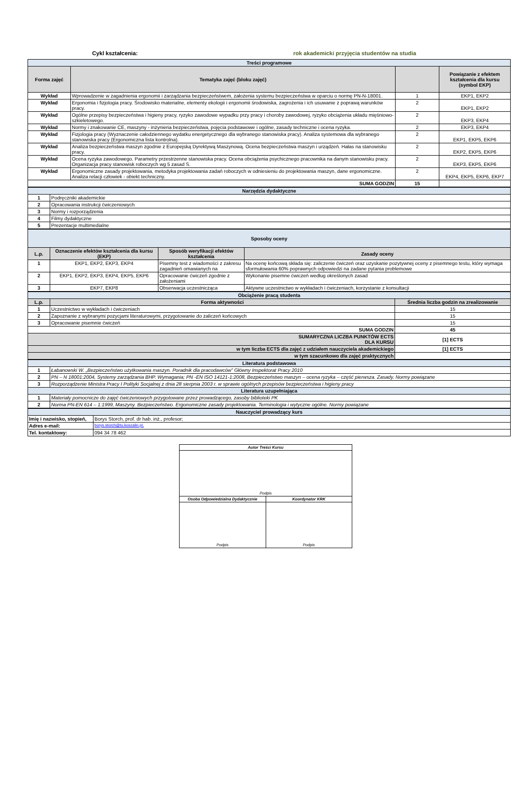Cykl kształcenia: rok akademicki przyjęcia studentów na studia
| Treści programowe | | | |
| Forma zajęć | Tematyka zajęć (bloku zajęć) | | Powiązanie z efektem kształcenia dla kursu (symbol EKP) |
| Wykład | Wprowadzenie w zagadnienia ergonomii i zarządzania bezpieczeństwem, założenia systemu bezpieczeństwa w oparciu o normę PN-N-18001. | 1 | EKP1, EKP2 |
| Wykład | Ergonomia i fizjologia pracy. Środowisko materialne, elementy ekologii i ergonomii środowiska, zagrożenia i ich usuwanie z poprawą warunków pracy. | 2 | EKP1, EKP2 |
| Wykład | Ogólne przepisy bezpieczeństwa i higieny pracy, ryzyko zawodowe wypadku przy pracy i choroby zawodowej, ryzyko obciążenia układu mięśniowo-szkieletowego. | 2 | EKP3, EKP4 |
| Wykład | Normy i znakowanie CE, maszyny - inżynieria bezpieczeństwa, pojęcia podstawowe i ogólne, zasady techniczne i ocena ryzyka. | 2 | EKP3, EKP4 |
| Wykład | Fizjologia pracy (Wyznaczenie całodziennego wydatku energetycznego dla wybranego stanowiska pracy). Analiza systemowa dla wybranego stanowiska pracy (Ergonomiczna lista kontrolna). | 2 | EKP1, EKP5, EKP6 |
| Wykład | Analiza bezpieczeństwa maszyn zgodnie z Europejską Dyrektywą Maszynową. Ocena bezpieczeństwa maszyn i urządzeń. Hałas na stanowisku pracy. | 2 | EKP2, EKP5, EKP6 |
| Wykład | Ocena ryzyka zawodowego. Parametry przestrzenne stanowiska pracy. Ocena obciążenia psychicznego pracownika na danym stanowisku pracy. Organizacja pracy stanowisk roboczych wg 5 zasad S. | 2 | EKP3, EKP5, EKP6 |
| Wykład | Ergonomiczne zasady projektowania, metodyka projektowania zadań roboczych w odniesieniu do projektowania maszyn, dane ergonomiczne. Analiza relacji człowiek - obiekt techniczny. | 2 | EKP4, EKP5, EKP6, EKP7 |
| SUMA GODZIN | | 15 | |
| Narzędzia dydaktyczne | |
| 1 | Podręczniki akademickie |
| 2 | Opracowania instrukcji ćwiczeniowych |
| 3 | Normy i rozporządzenia |
| 4 | Filmy dydaktyczne |
| 5 | Prezentacje multimedialne |
| Sposoby oceny | | | |
| L.p. | Oznaczenie efektów kształcenia dla kursu (EKP) | Sposób weryfikacji efektów kształcenia | Zasady oceny |
| 1 | EKP1, EKP2, EKP3, EKP4 | Pisemny test z wiadomości z zakresu zagadnień omawianych na | Na ocenę końcową składa się: zaliczenie ćwiczeń oraz uzyskanie pozytywnej oceny z pisemnego testu, który wymaga sformułowania 60% poprawnych odpowiedzi na zadane pytania problemowe |
| 2 | EKP1, EKP2, EKP3, EKP4, EKP5, EKP6 | Opracowanie ćwiczeń zgodnie z założeniami | Wykonanie pisemne ćwiczeń według określonych zasad |
| 3 | EKP7, EKP8 | Obserwacja uczestnicząca | Aktywne uczestnictwo w wykładach i ćwiczeniach, korzystanie z konsultacji |
| Obciążenie pracą studenta | | |
| L.p. | Forma aktywności | Średnia liczba godzin na zrealizowanie |
| 1 | Uczestnictwo w wykładach i ćwiczeniach | 15 |
| 2 | Zapoznanie z wybranymi pozycjami literaturowymi, przygotowanie do zaliczeń końcowych | 15 |
| 3 | Opracowanie pisemnie ćwiczeń | 15 |
| SUMA GODZIN | | 45 |
| SUMARYCZNA LICZBA PUNKTÓW ECTS DLA KURSU | | [1] ECTS |
| w tym liczba ECTS dla zajęć z udziałem nauczyciela akademickiego | | [1] ECTS |
| w tym szacunkowo dla zajęć praktycznych | | |
| Literatura podstawowa | |
| 1 | Łabanowski W. „Bezpieczeństwo użytkowania maszyn. Poradnik dla pracodawców” Główny Inspektorat Pracy 2010 |
| 2 | PN – N 18001:2004, Systemy zarządzania BHP. Wymagania; PN -EN ISO 14121-1:2008, Bezpieczeństwo maszyn – ocena ryzyka – część pierwsza. Zasady. Normy powiązane |
| 3 | Rozporządzenie Ministra Pracy I Polityki Socjalnej z dnia 28 sierpnia 2003 r. w sprawie ogólnych przepisów bezpieczeństwa i higieny pracy |
| Literatura uzupełniająca | |
| 1 | Materiały pomocnicze do zajęć ćwiczeniowych przygotowane przez prowadzącego, zasoby biblioteki PK |
| 2 | Norma PN-EN 614 – 1:1999, Maszyny. Bezpieczeństwo. Ergonomiczne zasady projektowania. Terminologia i wytyczne ogólne. Normy powiązane |
| Nauczyciel prowadzący kurs | |
| Imię i nazwisko, stopień, | Borys Storch, prof. dr hab. inż., profesor; |
| Adres e-mail: | borys.storch@tu.koszalin.pl, |
| Tel. kontaktowy: | 094 34 78 462 |
| Autor Treści Kursu | |
| Podpis | |
| Osoba Odpowiedzialna Dydaktycznie | Koordynator KRK |
| Podpis | Podpis |